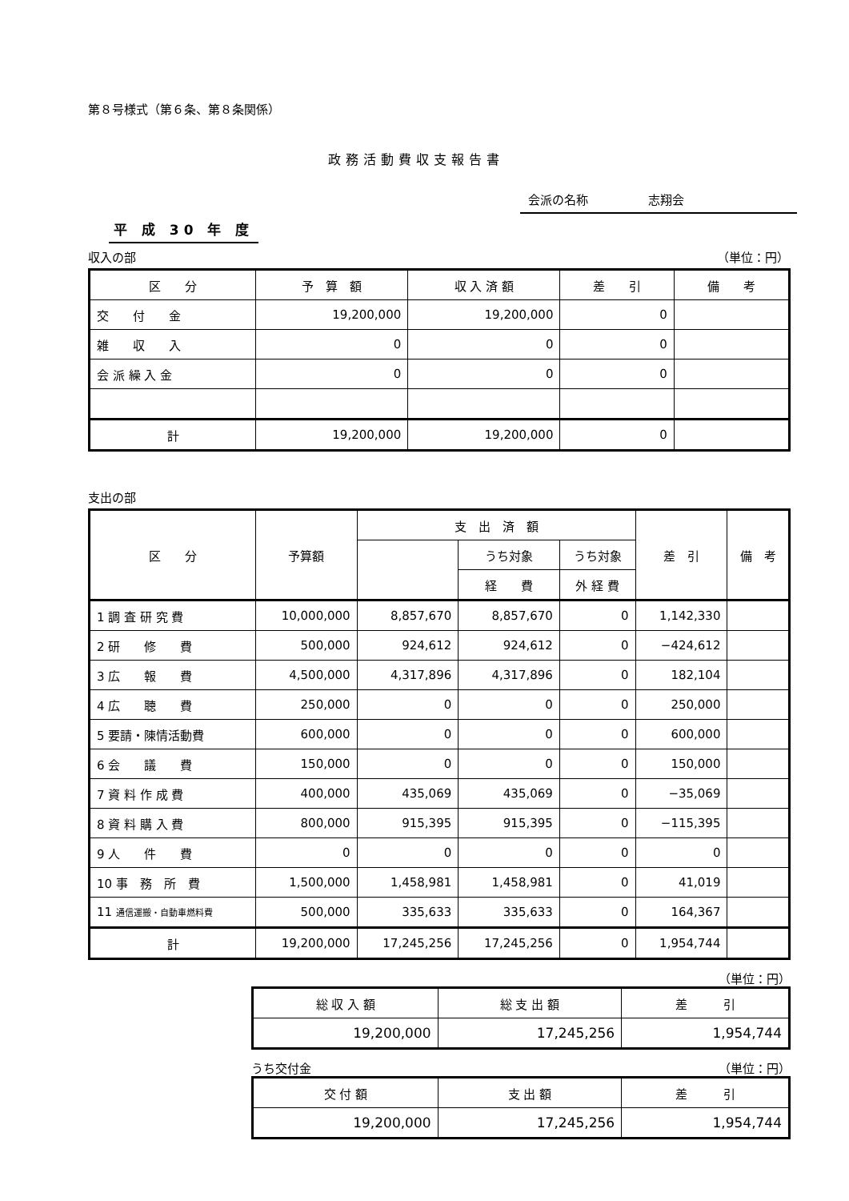第８号様式（第６条、第８条関係）
政務活動費収支報告書
会派の名称　　　　　志翔会
平 成 30 年 度
収入の部 （単位：円）
| 区 分 | 予 算 額 | 収 入 済 額 | 差 引 | 備 考 |
| --- | --- | --- | --- | --- |
| 交 付 金 | 19,200,000 | 19,200,000 | 0 | |
| 雑 収 入 | 0 | 0 | 0 | |
| 会 派 繰 入 金 | 0 | 0 | 0 | |
| 計 | 19,200,000 | 19,200,000 | 0 | |
支出の部
| 区 分 | 予算額 | 支 出 済 額 | | | 差 引 | 備 考 |
| --- | --- | --- | --- | --- | --- | --- |
| | | | うち対象 | うち対象 | | |
| | | | 経 費 | 外 経 費 | | |
| 1 調 査 研 究 費 | 10,000,000 | 8,857,670 | 8,857,670 | 0 | 1,142,330 | |
| 2 研 修 費 | 500,000 | 924,612 | 924,612 | 0 | −424,612 | |
| 3 広 報 費 | 4,500,000 | 4,317,896 | 4,317,896 | 0 | 182,104 | |
| 4 広 聴 費 | 250,000 | 0 | 0 | 0 | 250,000 | |
| 5 要請・陳情活動費 | 600,000 | 0 | 0 | 0 | 600,000 | |
| 6 会 議 費 | 150,000 | 0 | 0 | 0 | 150,000 | |
| 7 資 料 作 成 費 | 400,000 | 435,069 | 435,069 | 0 | −35,069 | |
| 8 資 料 購 入 費 | 800,000 | 915,395 | 915,395 | 0 | −115,395 | |
| 9 人 件 費 | 0 | 0 | 0 | 0 | 0 | |
| 10 事 務 所 費 | 1,500,000 | 1,458,981 | 1,458,981 | 0 | 41,019 | |
| 11 通信運搬・自動車燃料費 | 500,000 | 335,633 | 335,633 | 0 | 164,367 | |
| 計 | 19,200,000 | 17,245,256 | 17,245,256 | 0 | 1,954,744 | |
（単位：円）
| 総 収 入 額 | 総 支 出 額 | 差 引 |
| --- | --- | --- |
| 19,200,000 | 17,245,256 | 1,954,744 |
うち交付金 （単位：円）
| 交 付 額 | 支 出 額 | 差 引 |
| --- | --- | --- |
| 19,200,000 | 17,245,256 | 1,954,744 |